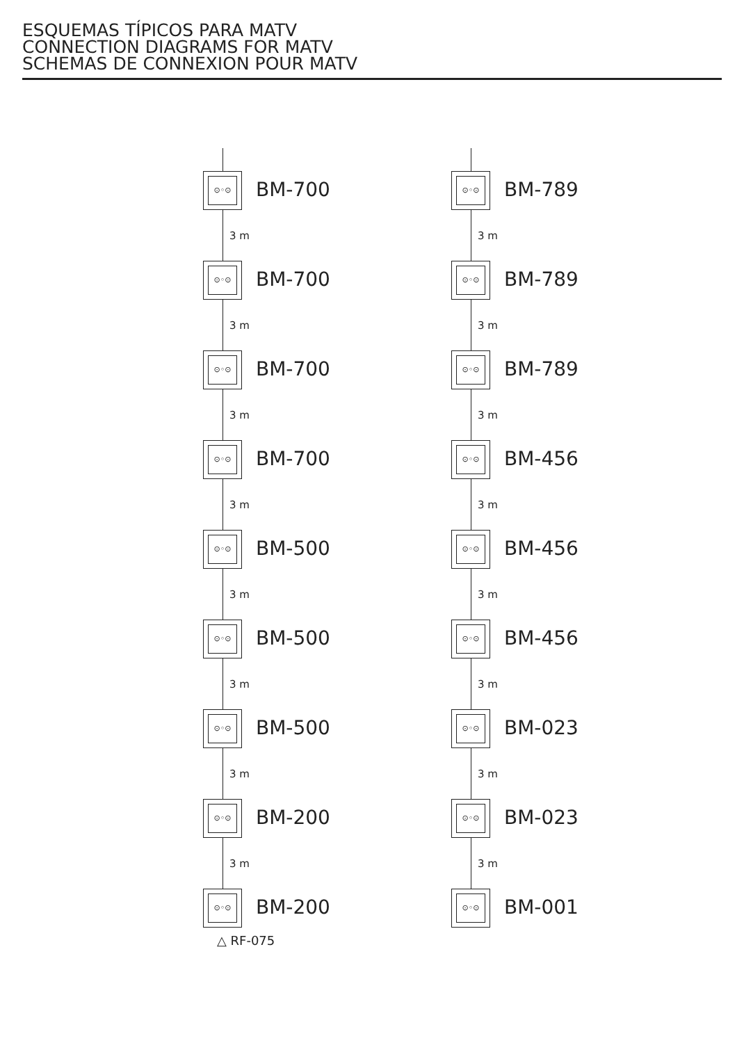ESQUEMAS TÍPICOS PARA MATV
CONNECTION DIAGRAMS FOR MATV
SCHEMAS DE CONNEXION POUR MATV
⊙◦⊙
BM-700
3 m
⊙◦⊙
BM-700
3 m
⊙◦⊙
BM-700
3 m
⊙◦⊙
BM-700
3 m
⊙◦⊙
BM-500
3 m
⊙◦⊙
BM-500
3 m
⊙◦⊙
BM-500
3 m
⊙◦⊙
BM-200
3 m
⊙◦⊙
BM-200
△ RF-075
⊙◦⊙
BM-789
3 m
⊙◦⊙
BM-789
3 m
⊙◦⊙
BM-789
3 m
⊙◦⊙
BM-456
3 m
⊙◦⊙
BM-456
3 m
⊙◦⊙
BM-456
3 m
⊙◦⊙
BM-023
3 m
⊙◦⊙
BM-023
3 m
⊙◦⊙
BM-001